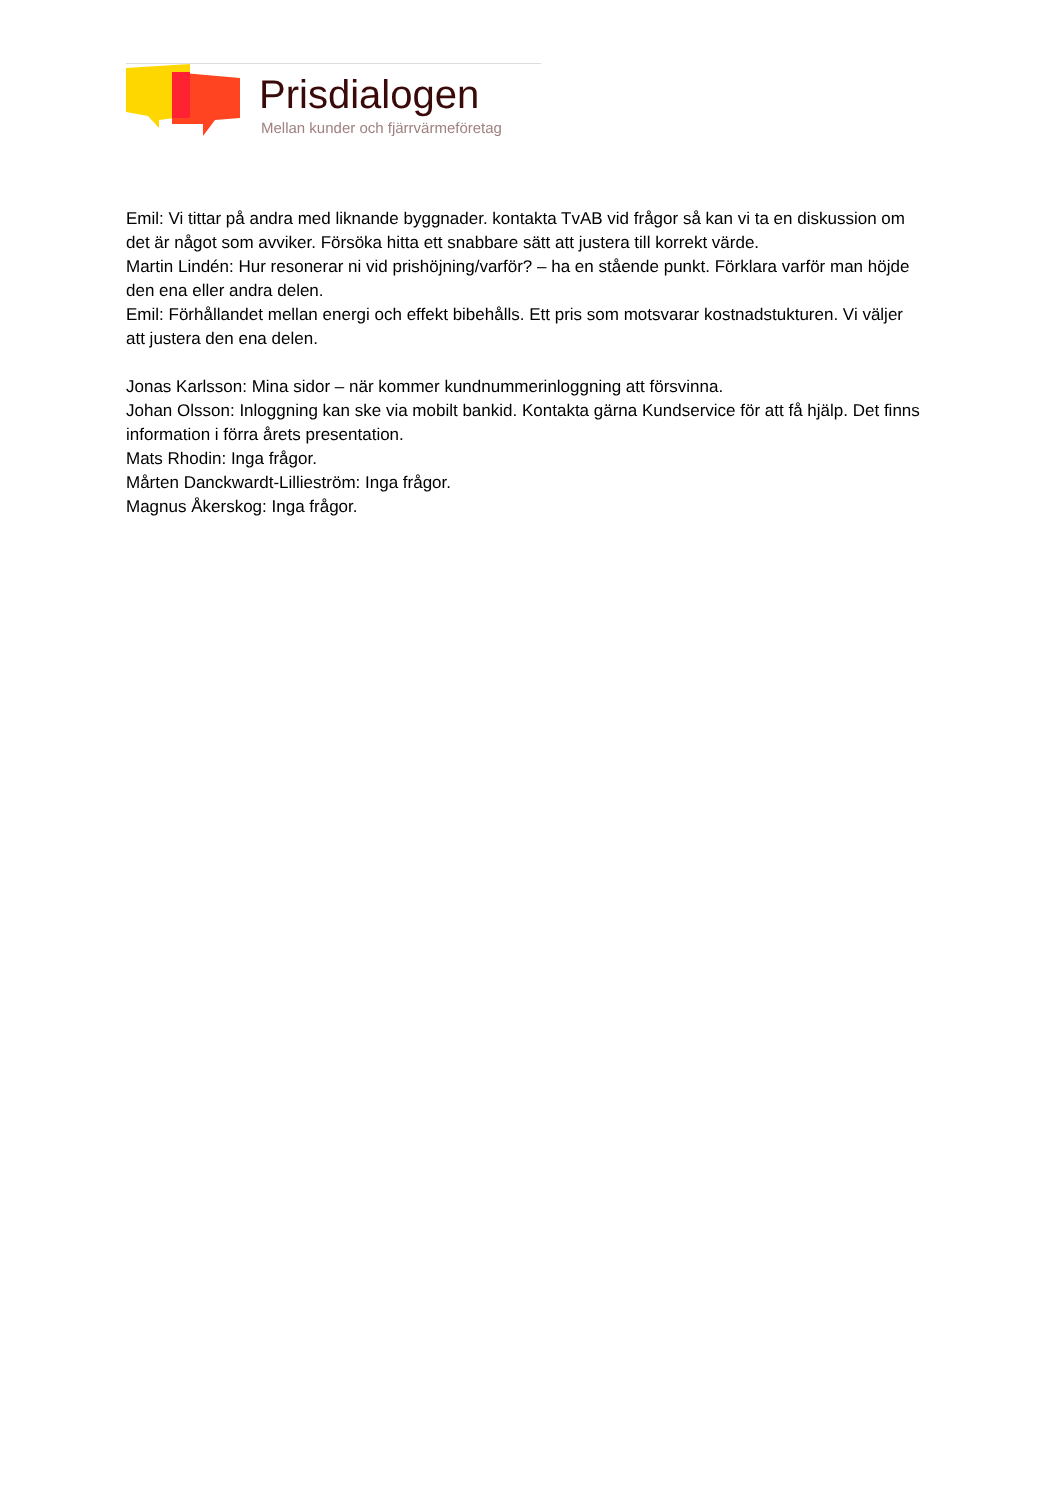Prisdialogen
Mellan kunder och fjärrvärmeföretag
Emil: Vi tittar på andra med liknande byggnader. kontakta TvAB vid frågor så kan vi ta en diskussion om det är något som avviker. Försöka hitta ett snabbare sätt att justera till korrekt värde.
Martin Lindén: Hur resonerar ni vid prishöjning/varför? – ha en stående punkt. Förklara varför man höjde den ena eller andra delen.
Emil: Förhållandet mellan energi och effekt bibehålls. Ett pris som motsvarar kostnadstukturen. Vi väljer att justera den ena delen.
Jonas Karlsson: Mina sidor – när kommer kundnummerinloggning att försvinna.
Johan Olsson: Inloggning kan ske via mobilt bankid. Kontakta gärna Kundservice för att få hjälp. Det finns information i förra årets presentation.
Mats Rhodin: Inga frågor.
Mårten Danckwardt-Lillieström: Inga frågor.
Magnus Åkerskog: Inga frågor.